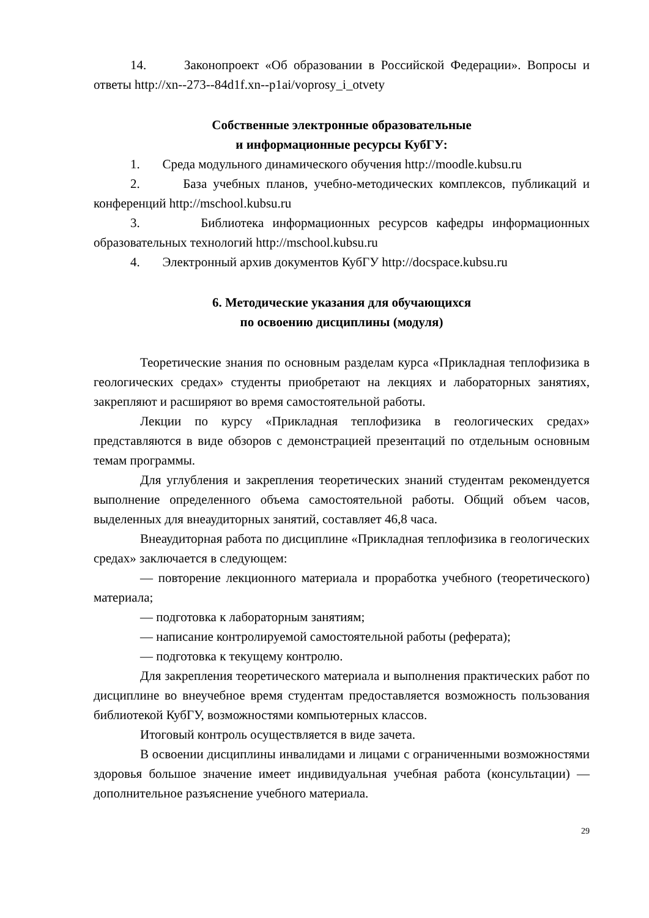14. Законопроект «Об образовании в Российской Федерации». Вопросы и ответы http://xn--273--84d1f.xn--p1ai/voprosy_i_otvety
Собственные электронные образовательные
и информационные ресурсы КубГУ:
1. Среда модульного динамического обучения http://moodle.kubsu.ru
2. База учебных планов, учебно-методических комплексов, публикаций и конференций http://mschool.kubsu.ru
3. Библиотека информационных ресурсов кафедры информационных образовательных технологий http://mschool.kubsu.ru
4. Электронный архив документов КубГУ http://docspace.kubsu.ru
6. Методические указания для обучающихся
по освоению дисциплины (модуля)
Теоретические знания по основным разделам курса «Прикладная теплофизика в геологических средах» студенты приобретают на лекциях и лабораторных занятиях, закрепляют и расширяют во время самостоятельной работы.
Лекции по курсу «Прикладная теплофизика в геологических средах» представляются в виде обзоров с демонстрацией презентаций по отдельным основным темам программы.
Для углубления и закрепления теоретических знаний студентам рекомендуется выполнение определенного объема самостоятельной работы. Общий объем часов, выделенных для внеаудиторных занятий, составляет 46,8 часа.
Внеаудиторная работа по дисциплине «Прикладная теплофизика в геологических средах» заключается в следующем:
— повторение лекционного материала и проработка учебного (теоретического) материала;
— подготовка к лабораторным занятиям;
— написание контролируемой самостоятельной работы (реферата);
— подготовка к текущему контролю.
Для закрепления теоретического материала и выполнения практических работ по дисциплине во внеучебное время студентам предоставляется возможность пользования библиотекой КубГУ, возможностями компьютерных классов.
Итоговый контроль осуществляется в виде зачета.
В освоении дисциплины инвалидами и лицами с ограниченными возможностями здоровья большое значение имеет индивидуальная учебная работа (консультации) — дополнительное разъяснение учебного материала.
29